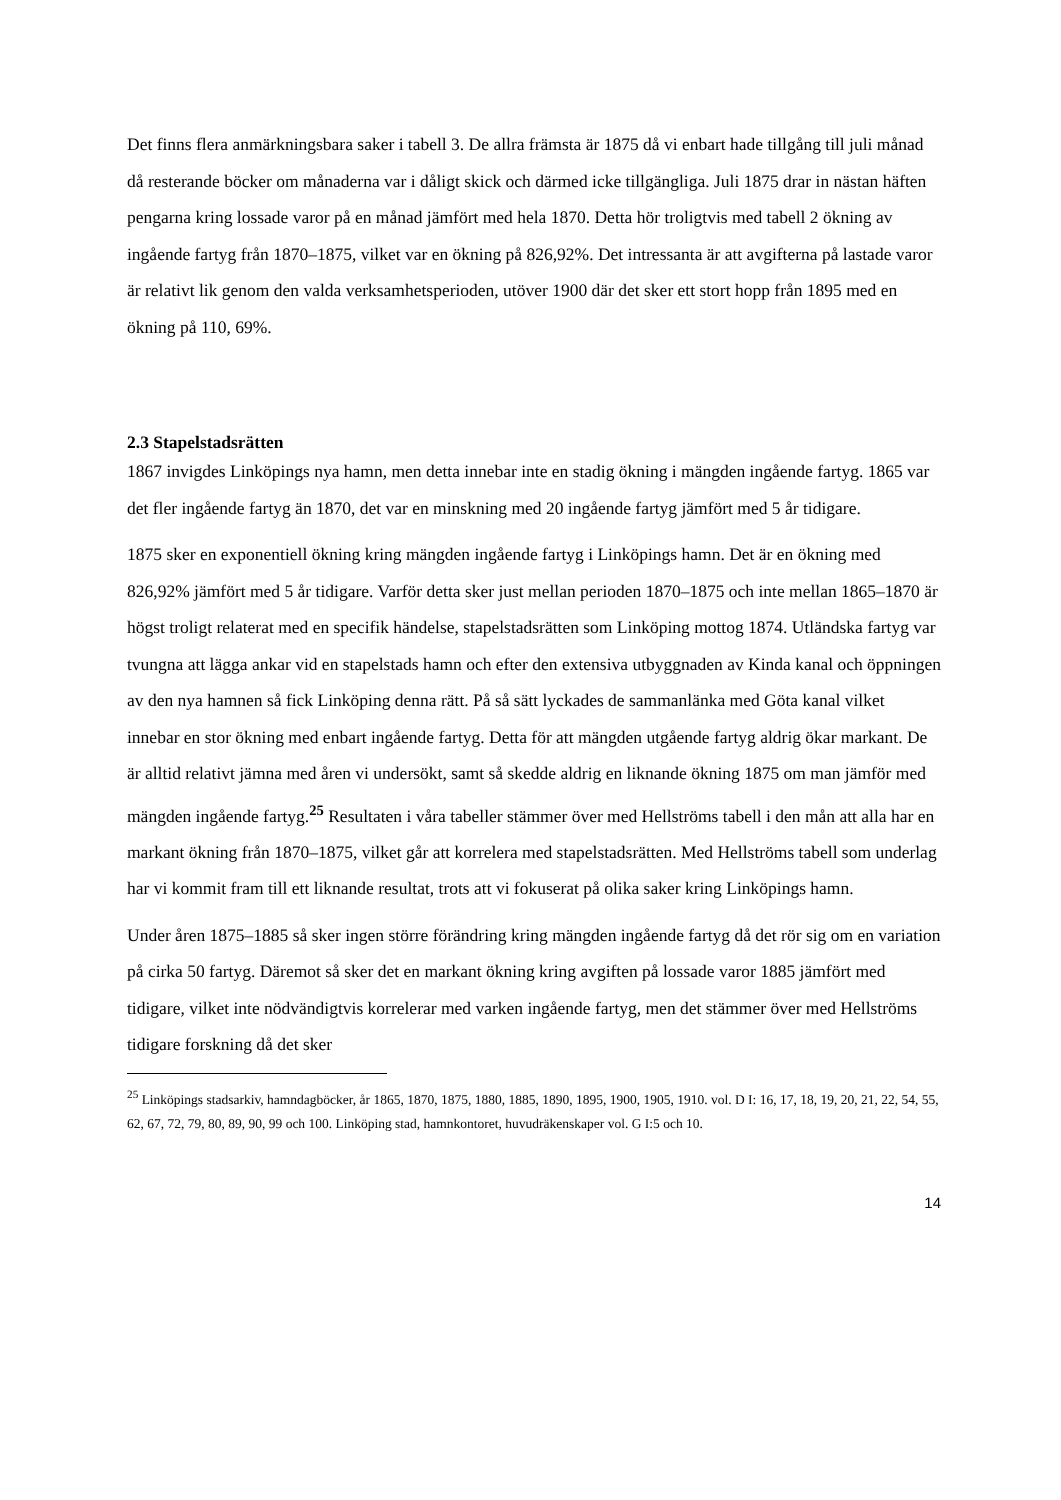Det finns flera anmärkningsbara saker i tabell 3. De allra främsta är 1875 då vi enbart hade tillgång till juli månad då resterande böcker om månaderna var i dåligt skick och därmed icke tillgängliga. Juli 1875 drar in nästan häften pengarna kring lossade varor på en månad jämfört med hela 1870. Detta hör troligtvis med tabell 2 ökning av ingående fartyg från 1870–1875, vilket var en ökning på 826,92%. Det intressanta är att avgifterna på lastade varor är relativt lik genom den valda verksamhetsperioden, utöver 1900 där det sker ett stort hopp från 1895 med en ökning på 110, 69%.
2.3 Stapelstadsrätten
1867 invigdes Linköpings nya hamn, men detta innebar inte en stadig ökning i mängden ingående fartyg. 1865 var det fler ingående fartyg än 1870, det var en minskning med 20 ingående fartyg jämfört med 5 år tidigare.
1875 sker en exponentiell ökning kring mängden ingående fartyg i Linköpings hamn. Det är en ökning med 826,92% jämfört med 5 år tidigare. Varför detta sker just mellan perioden 1870–1875 och inte mellan 1865–1870 är högst troligt relaterat med en specifik händelse, stapelstadsrätten som Linköping mottog 1874. Utländska fartyg var tvungna att lägga ankar vid en stapelstads hamn och efter den extensiva utbyggnaden av Kinda kanal och öppningen av den nya hamnen så fick Linköping denna rätt. På så sätt lyckades de sammanlänka med Göta kanal vilket innebar en stor ökning med enbart ingående fartyg. Detta för att mängden utgående fartyg aldrig ökar markant. De är alltid relativt jämna med åren vi undersökt, samt så skedde aldrig en liknande ökning 1875 om man jämför med mängden ingående fartyg.<sup>25</sup> Resultaten i våra tabeller stämmer över med Hellströms tabell i den mån att alla har en markant ökning från 1870–1875, vilket går att korrelera med stapelstadsrätten. Med Hellströms tabell som underlag har vi kommit fram till ett liknande resultat, trots att vi fokuserat på olika saker kring Linköpings hamn.
Under åren 1875–1885 så sker ingen större förändring kring mängden ingående fartyg då det rör sig om en variation på cirka 50 fartyg. Däremot så sker det en markant ökning kring avgiften på lossade varor 1885 jämfört med tidigare, vilket inte nödvändigtvis korrelerar med varken ingående fartyg, men det stämmer över med Hellströms tidigare forskning då det sker
<sup>25</sup> Linköpings stadsarkiv, hamndagböcker, år 1865, 1870, 1875, 1880, 1885, 1890, 1895, 1900, 1905, 1910. vol. D I: 16, 17, 18, 19, 20, 21, 22, 54, 55, 62, 67, 72, 79, 80, 89, 90, 99 och 100. Linköping stad, hamnkontoret, huvudräkenskaper vol. G I:5 och 10.
14